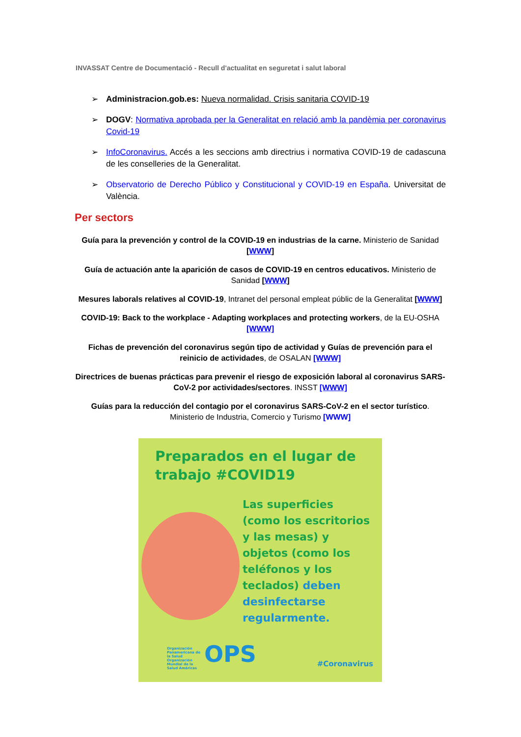INVASSAT Centre de Documentació - Recull d'actualitat en seguretat i salut laboral
➢ Administracion.gob.es: Nueva normalidad. Crisis sanitaria COVID-19
➢ DOGV: Normativa aprobada per la Generalitat en relació amb la pandèmia per coronavirus Covid-19
➢ InfoCoronavirus. Accés a les seccions amb directrius i normativa COVID-19 de cadascuna de les conselleries de la Generalitat.
➢ Observatorio de Derecho Público y Constitucional y COVID-19 en España. Universitat de València.
Per sectors
Guía para la prevención y control de la COVID-19 en industrias de la carne. Ministerio de Sanidad [WWW]
Guía de actuación ante la aparición de casos de COVID-19 en centros educativos. Ministerio de Sanidad [WWW]
Mesures laborals relatives al COVID-19, Intranet del personal empleat públic de la Generalitat [WWW]
COVID-19: Back to the workplace - Adapting workplaces and protecting workers, de la EU-OSHA [WWW]
Fichas de prevención del coronavirus según tipo de actividad y Guías de prevención para el reinicio de actividades, de OSALAN [WWW]
Directrices de buenas prácticas para prevenir el riesgo de exposición laboral al coronavirus SARS-CoV-2 por actividades/sectores. INSST [WWW]
Guías para la reducción del contagio por el coronavirus SARS-CoV-2 en el sector turístico. Ministerio de Industria, Comercio y Turismo [WWW]
Preparados en el lugar de
trabajo #COVID19
Las superficies
(como los escritorios
y las mesas) y
objetos (como los
teléfonos y los
teclados) deben
desinfectarse
regularmente.
Organización Panamericana de la Salud
Organización Mundial de la Salud Américas
OPS #Coronavirus